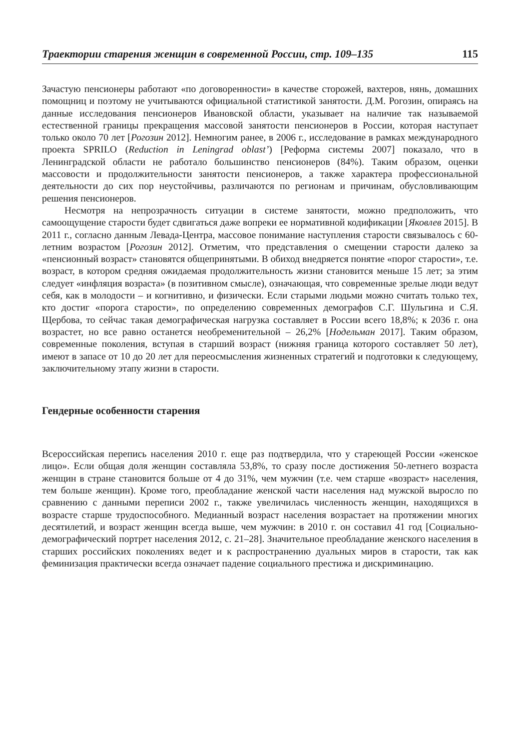Траектории старения женщин в современной России, стр. 109–135 115
Зачастую пенсионеры работают «по договоренности» в качестве сторожей, вахтеров, нянь, домашних помощниц и поэтому не учитываются официальной статистикой занятости. Д.М. Рогозин, опираясь на данные исследования пенсионеров Ивановской области, указывает на наличие так называемой естественной границы прекращения массовой занятости пенсионеров в России, которая наступает только около 70 лет [Рогозин 2012]. Немногим ранее, в 2006 г., исследование в рамках международного проекта SPRILO (Reduction in Leningrad oblast’) [Реформа системы 2007] показало, что в Ленинградской области не работало большинство пенсионеров (84%). Таким образом, оценки массовости и продолжительности занятости пенсионеров, а также характера профессиональной деятельности до сих пор неустойчивы, различаются по регионам и причинам, обусловливающим решения пенсионеров.
Несмотря на непрозрачность ситуации в системе занятости, можно предположить, что самоощущение старости будет сдвигаться даже вопреки ее нормативной кодификации [Яковлев 2015]. В 2011 г., согласно данным Левада-Центра, массовое понимание наступления старости связывалось с 60-летним возрастом [Рогозин 2012]. Отметим, что представления о смещении старости далеко за «пенсионный возраст» становятся общепринятыми. В обиход внедряется понятие «порог старости», т.е. возраст, в котором средняя ожидаемая продолжительность жизни становится меньше 15 лет; за этим следует «инфляция возраста» (в позитивном смысле), означающая, что современные зрелые люди ведут себя, как в молодости – и когнитивно, и физически. Если старыми людьми можно считать только тех, кто достиг «порога старости», по определению современных демографов С.Г. Шульгина и С.Я. Щербова, то сейчас такая демографическая нагрузка составляет в России всего 18,8%; к 2036 г. она возрастет, но все равно останется необременительной – 26,2% [Нодельман 2017]. Таким образом, современные поколения, вступая в старший возраст (нижняя граница которого составляет 50 лет), имеют в запасе от 10 до 20 лет для переосмысления жизненных стратегий и подготовки к следующему, заключительному этапу жизни в старости.
Гендерные особенности старения
Всероссийская перепись населения 2010 г. еще раз подтвердила, что у стареющей России «женское лицо». Если общая доля женщин составляла 53,8%, то сразу после достижения 50-летнего возраста женщин в стране становится больше от 4 до 31%, чем мужчин (т.е. чем старше «возраст» населения, тем больше женщин). Кроме того, преобладание женской части населения над мужской выросло по сравнению с данными переписи 2002 г., также увеличилась численность женщин, находящихся в возрасте старше трудоспособного. Медианный возраст населения возрастает на протяжении многих десятилетий, и возраст женщин всегда выше, чем мужчин: в 2010 г. он составил 41 год [Социально-демографический портрет населения 2012, с. 21–28]. Значительное преобладание женского населения в старших российских поколениях ведет и к распространению дуальных миров в старости, так как феминизация практически всегда означает падение социального престижа и дискриминацию.